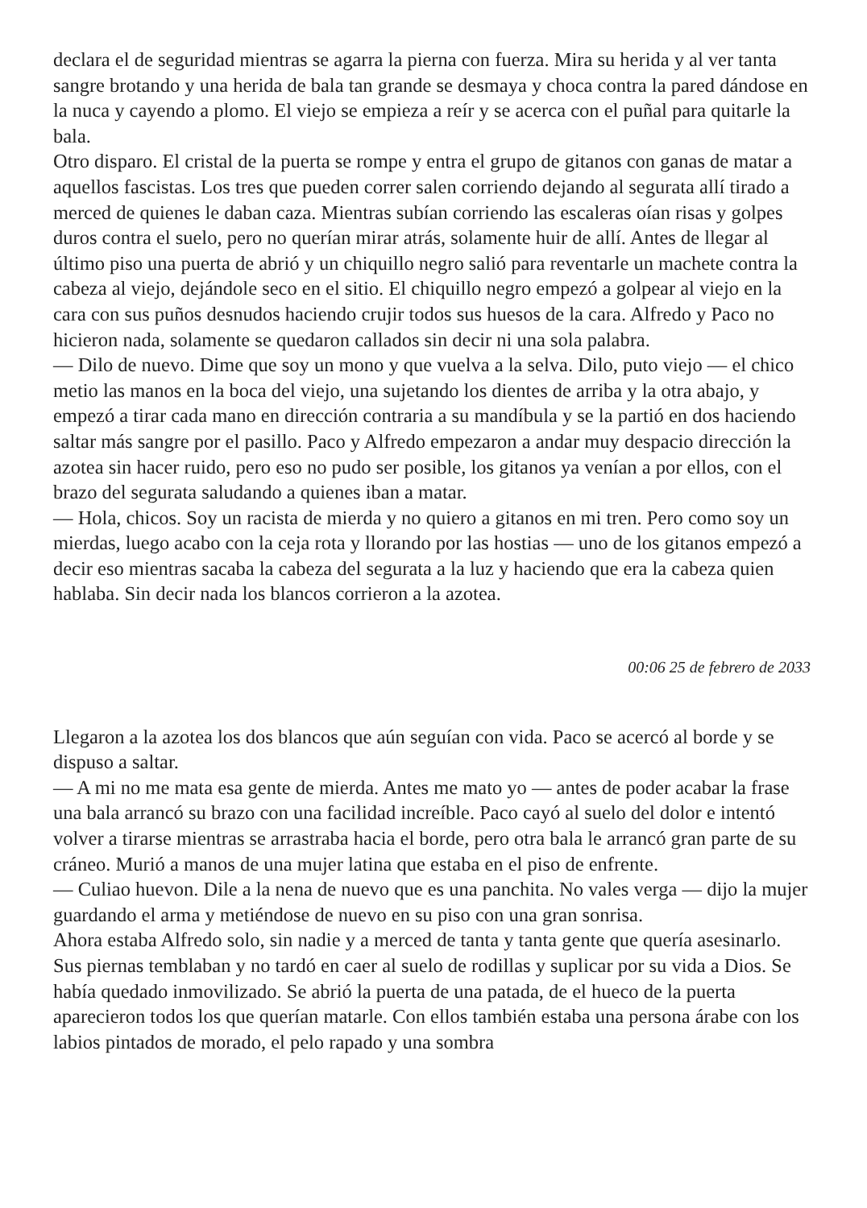declara el de seguridad mientras se agarra la pierna con fuerza. Mira su herida y al ver tanta sangre brotando y una herida de bala tan grande se desmaya y choca contra la pared dándose en la nuca y cayendo a plomo. El viejo se empieza a reír y se acerca con el puñal para quitarle la bala.
Otro disparo. El cristal de la puerta se rompe y entra el grupo de gitanos con ganas de matar a aquellos fascistas. Los tres que pueden correr salen corriendo dejando al segurata allí tirado a merced de quienes le daban caza. Mientras subían corriendo las escaleras oían risas y golpes duros contra el suelo, pero no querían mirar atrás, solamente huir de allí. Antes de llegar al último piso una puerta de abrió y un chiquillo negro salió para reventarle un machete contra la cabeza al viejo, dejándole seco en el sitio. El chiquillo negro empezó a golpear al viejo en la cara con sus puños desnudos haciendo crujir todos sus huesos de la cara. Alfredo y Paco no hicieron nada, solamente se quedaron callados sin decir ni una sola palabra.
— Dilo de nuevo. Dime que soy un mono y que vuelva a la selva. Dilo, puto viejo — el chico metio las manos en la boca del viejo, una sujetando los dientes de arriba y la otra abajo, y empezó a tirar cada mano en dirección contraria a su mandíbula y se la partió en dos haciendo saltar más sangre por el pasillo. Paco y Alfredo empezaron a andar muy despacio dirección la azotea sin hacer ruido, pero eso no pudo ser posible, los gitanos ya venían a por ellos, con el brazo del segurata saludando a quienes iban a matar.
— Hola, chicos. Soy un racista de mierda y no quiero a gitanos en mi tren. Pero como soy un mierdas, luego acabo con la ceja rota y llorando por las hostias — uno de los gitanos empezó a decir eso mientras sacaba la cabeza del segurata a la luz y haciendo que era la cabeza quien hablaba. Sin decir nada los blancos corrieron a la azotea.
00:06 25 de febrero de 2033
Llegaron a la azotea los dos blancos que aún seguían con vida. Paco se acercó al borde y se dispuso a saltar.
— A mi no me mata esa gente de mierda. Antes me mato yo — antes de poder acabar la frase una bala arrancó su brazo con una facilidad increíble. Paco cayó al suelo del dolor e intentó volver a tirarse mientras se arrastraba hacia el borde, pero otra bala le arrancó gran parte de su cráneo. Murió a manos de una mujer latina que estaba en el piso de enfrente.
— Culiao huevon. Dile a la nena de nuevo que es una panchita. No vales verga — dijo la mujer guardando el arma y metiéndose de nuevo en su piso con una gran sonrisa.
Ahora estaba Alfredo solo, sin nadie y a merced de tanta y tanta gente que quería asesinarlo. Sus piernas temblaban y no tardó en caer al suelo de rodillas y suplicar por su vida a Dios. Se había quedado inmovilizado. Se abrió la puerta de una patada, de el hueco de la puerta aparecieron todos los que querían matarle. Con ellos también estaba una persona árabe con los labios pintados de morado, el pelo rapado y una sombra